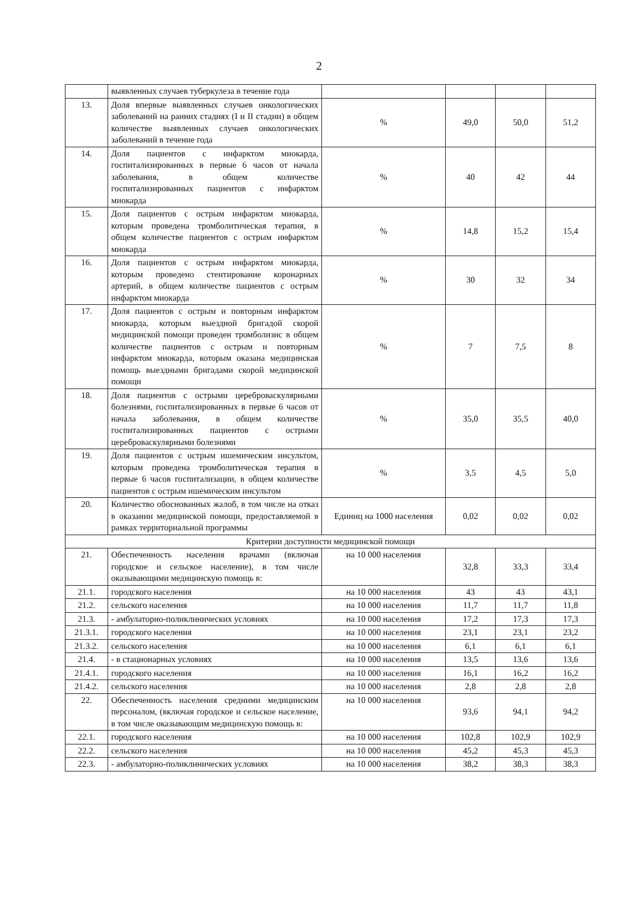2
| | выявленных случаев туберкулеза в течение года | | | | |
| 13. | Доля впервые выявленных случаев онкологических заболеваний на ранних стадиях (I и II стадии) в общем количестве выявленных случаев онкологических заболеваний в течение года | % | 49,0 | 50,0 | 51,2 |
| 14. | Доля пациентов с инфарктом миокарда, госпитализированных в первые 6 часов от начала заболевания, в общем количестве госпитализированных пациентов с инфарктом миокарда | % | 40 | 42 | 44 |
| 15. | Доля пациентов с острым инфарктом миокарда, которым проведена тромболитическая терапия, в общем количестве пациентов с острым инфарктом миокарда | % | 14,8 | 15,2 | 15,4 |
| 16. | Доля пациентов с острым инфарктом миокарда, которым проведено стентирование коронарных артерий, в общем количестве пациентов с острым инфарктом миокарда | % | 30 | 32 | 34 |
| 17. | Доля пациентов с острым и повторным инфарктом миокарда, которым выездной бригадой скорой медицинской помощи проведен тромболизис в общем количестве пациентов с острым и повторным инфарктом миокарда, которым оказана медицинская помощь выездными бригадами скорой медицинской помощи | % | 7 | 7,5 | 8 |
| 18. | Доля пациентов с острыми цереброваскулярными болезнями, госпитализированных в первые 6 часов от начала заболевания, в общем количестве госпитализированных пациентов с острыми цереброваскулярными болезнями | % | 35,0 | 35,5 | 40,0 |
| 19. | Доля пациентов с острым ишемическим инсультом, которым проведена тромболитическая терапия в первые 6 часов госпитализации, в общем количестве пациентов с острым ишемическим инсультом | % | 3,5 | 4,5 | 5,0 |
| 20. | Количество обоснованных жалоб, в том числе на отказ в оказании медицинской помощи, предоставляемой в рамках территориальной программы | Единиц на 1000 населения | 0,02 | 0,02 | 0,02 |
| Критерии доступности медицинской помощи | | | | | |
| 21. | Обеспеченность населения врачами (включая городское и сельское население), в том числе оказывающими медицинскую помощь в: | на 10 000 населения | 32,8 | 33,3 | 33,4 |
| 21.1. | городского населения | на 10 000 населения | 43 | 43 | 43,1 |
| 21.2. | сельского населения | на 10 000 населения | 11,7 | 11,7 | 11,8 |
| 21.3. | - амбулаторно-поликлинических условиях | на 10 000 населения | 17,2 | 17,3 | 17,3 |
| 21.3.1. | городского населения | на 10 000 населения | 23,1 | 23,1 | 23,2 |
| 21.3.2. | сельского населения | на 10 000 населения | 6,1 | 6,1 | 6,1 |
| 21.4. | - в стационарных условиях | на 10 000 населения | 13,5 | 13,6 | 13,6 |
| 21.4.1. | городского населения | на 10 000 населения | 16,1 | 16,2 | 16,2 |
| 21.4.2. | сельского населения | на 10 000 населения | 2,8 | 2,8 | 2,8 |
| 22. | Обеспеченность населения средними медицинским персоналом, (включая городское и сельское население, в том числе оказывающим медицинскую помощь в: | на 10 000 населения | 93,6 | 94,1 | 94,2 |
| 22.1. | городского населения | на 10 000 населения | 102,8 | 102,9 | 102,9 |
| 22.2. | сельского населения | на 10 000 населения | 45,2 | 45,3 | 45,3 |
| 22.3. | - амбулаторно-поликлинических условиях | на 10 000 населения | 38,2 | 38,3 | 38,3 |